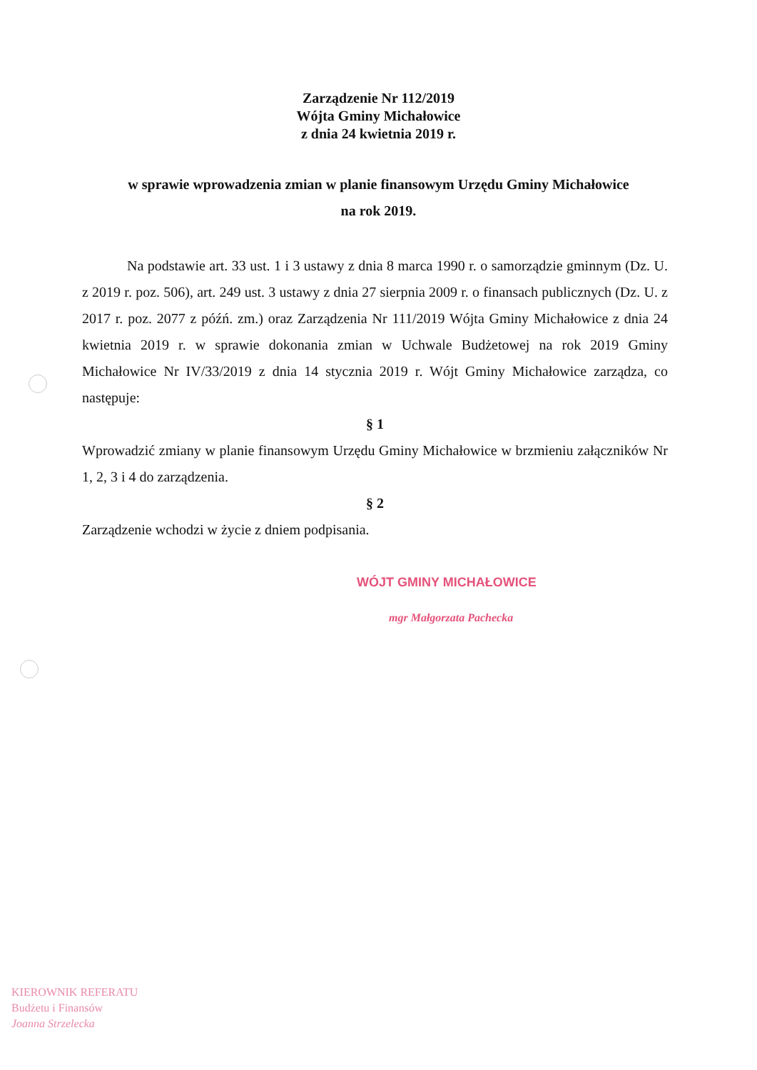Zarządzenie Nr 112/2019
Wójta Gminy Michałowice
z dnia 24 kwietnia 2019 r.
w sprawie wprowadzenia zmian w planie finansowym Urzędu Gminy Michałowice
na rok 2019.
Na podstawie art. 33 ust. 1 i 3 ustawy z dnia 8 marca 1990 r. o samorządzie gminnym (Dz. U. z 2019 r. poz. 506), art. 249 ust. 3 ustawy z dnia 27 sierpnia 2009 r. o finansach publicznych (Dz. U. z 2017 r. poz. 2077 z późń. zm.) oraz Zarządzenia Nr 111/2019 Wójta Gminy Michałowice z dnia 24 kwietnia 2019 r. w sprawie dokonania zmian w Uchwale Budżetowej na rok 2019 Gminy Michałowice Nr IV/33/2019 z dnia 14 stycznia 2019 r. Wójt Gminy Michałowice zarządza, co następuje:
§ 1
Wprowadzić zmiany w planie finansowym Urzędu Gminy Michałowice w brzmieniu załączników Nr 1, 2, 3 i 4 do zarządzenia.
§ 2
Zarządzenie wchodzi w życie z dniem podpisania.
WÓJT GMINY MICHAŁOWICE
mgr Małgorzata Pachecka
KIEROWNIK REFERATU
Budżetu i Finansów
Joanna Strzelecka